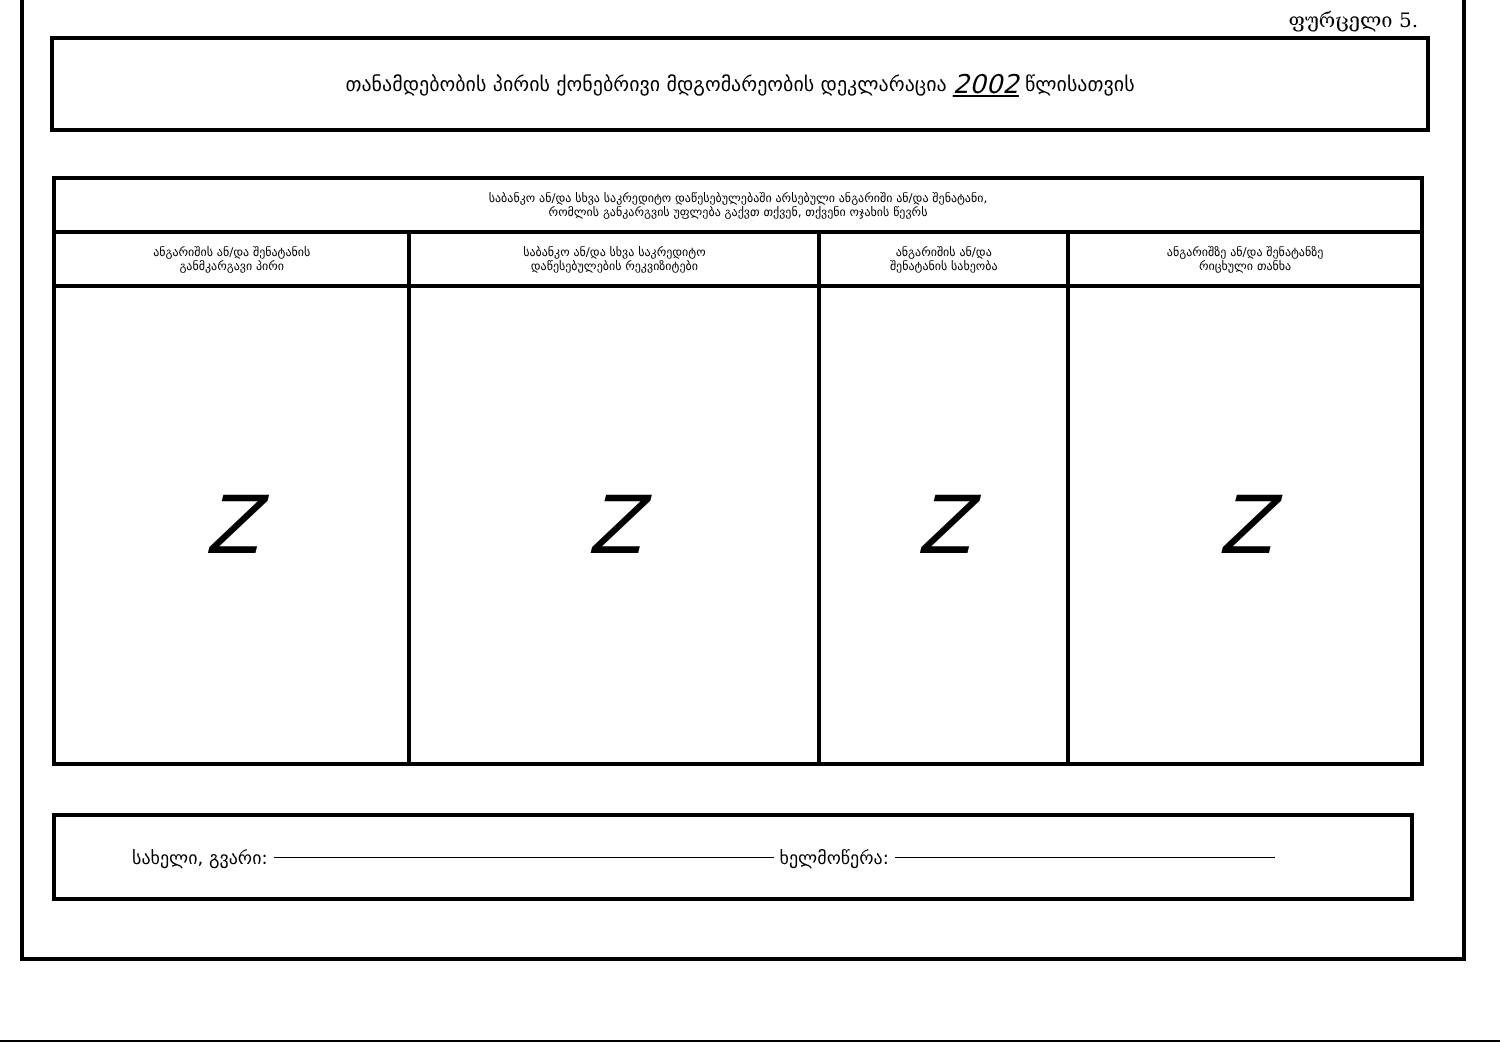ფურცელი 5.
თანამდებობის პირის ქონებრივი მდგომარეობის დეკლარაცია 2002 წლისათვის
| საბანკო ან/და სხვა საკრედიტო დაწესებულებაში არსებული ანგარიში ან/და შენატანი, რომლის განკარგვის უფლება გაქვთ თქვენ, თქვენი ოჯახის წევრს | | | |
| --- | --- | --- | --- |
| ანგარიშის ან/და შენატანის განმკარგავი პირი | საბანკო ან/და სხვა საკრედიტო დაწესებულების რეკვიზიტები | ანგარიშის ან/და შენატანის სახეობა | ანგარიშზე ან/და შენატანზე რიცხული თანხა |
| Z | Z | Z | Z |
სახელი, გვარი: ხელმოწერა: